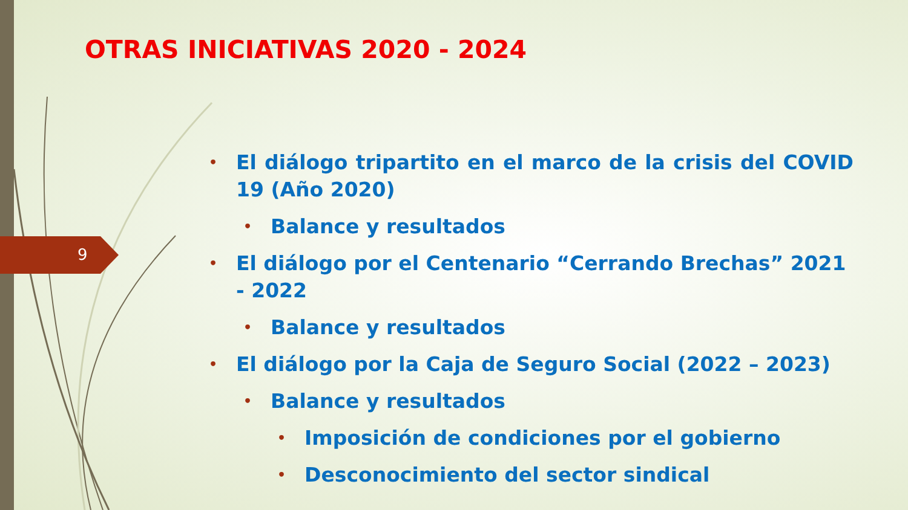9
OTRAS INICIATIVAS 2020 - 2024
• El diálogo tripartito en el marco de la crisis del COVID 19 (Año 2020)
• Balance y resultados
• El diálogo por el Centenario “Cerrando Brechas” 2021 - 2022
• Balance y resultados
• El diálogo por la Caja de Seguro Social (2022 – 2023)
• Balance y resultados
• Imposición de condiciones por el gobierno
• Desconocimiento del sector sindical